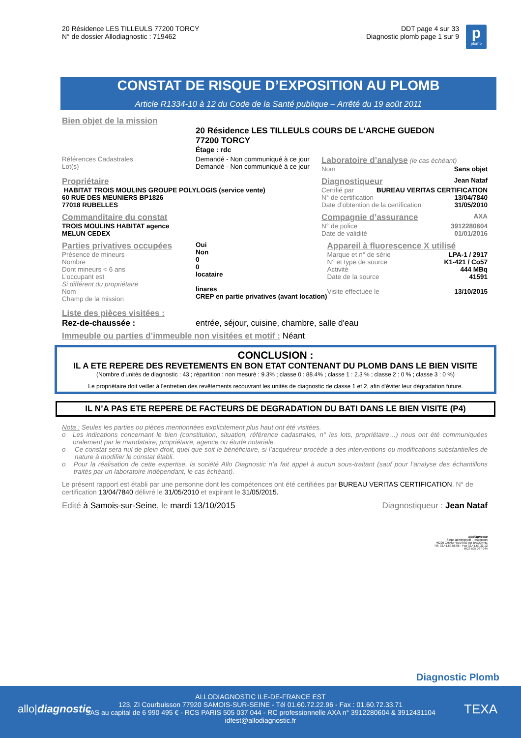20 Résidence LES TILLEULS 77200 TORCY
N° de dossier Allodiagnostic : 719462
DDT page 4 sur 33
Diagnostic plomb page 1 sur 9
p
plomb
CONSTAT DE RISQUE D’EXPOSITION AU PLOMB
Article R1334-10 à 12 du Code de la Santé publique – Arrêté du 19 août 2011
Bien objet de la mission
20 Résidence LES TILLEULS COURS DE L’ARCHE GUEDON
77200 TORCY
Étage : rdc
| Références Cadastrales Lot(s) | Demandé - Non communiqué à ce jour Demandé - Non communiqué à ce jour | Laboratoire d’analyse (le cas échéant) Nom Sans objet |
| Propriétaire HABITAT TROIS MOULINS GROUPE POLYLOGIS (service vente) 60 RUE DES MEUNIERS BP1826 77018 RUBELLES | Diagnostiqueur Jean Nataf Certifié par BUREAU VERITAS CERTIFICATION N° de certification 13/04/7840 Date d’obtention de la certification 31/05/2010 |
| Commanditaire du constat TROIS MOULINS HABITAT agence MELUN CEDEX | Compagnie d’assurance AXA N° de police 3912280604 Date de validité 01/01/2016 |
| Parties privatives occupées Présence de mineurs Nombre Dont mineurs < 6 ans L’occupant est Si différent du propriétaire Nom Champ de la mission | Oui Non 0 0 locataire linares CREP en partie privatives (avant location) | Appareil à fluorescence X utilisé Marque et n° de série LPA-1 / 2917 N° et type de source K1-421 / Co57 Activité 444 MBq Date de la source 41591 Visite effectuée le 13/10/2015 |
Liste des pièces visitées :
Rez-de-chaussée : entrée, séjour, cuisine, chambre, salle d'eau
Immeuble ou parties d’immeuble non visitées et motif : Néant
CONCLUSION :
IL A ETE REPERE DES REVETEMENTS EN BON ETAT CONTENANT DU PLOMB DANS LE BIEN VISITE
(Nombre d’unités de diagnostic : 43 ; répartition : non mesuré : 9.3% ; classe 0 : 88.4% ; classe 1 : 2.3 % ; classe 2 : 0 % ; classe 3 : 0 %)
Le propriétaire doit veiller à l'entretien des revêtements recouvrant les unités de diagnostic de classe 1 et 2, afin d'éviter leur dégradation future.
IL N’A PAS ETE REPERE DE FACTEURS DE DEGRADATION DU BATI DANS LE BIEN VISITE (P4)
Nota : Seules les parties ou pièces mentionnées explicitement plus haut ont été visitées.
o Les indications concernant le bien (constitution, situation, référence cadastrales, n° les lots, propriétaire…) nous ont été communiquées oralement par le mandataire, propriétaire, agence ou étude notariale.
o Ce constat sera nul de plein droit, quel que soit le bénéficiaire, si l’acquéreur procède à des interventions ou modifications substantielles de nature à modifier le constat établi.
o Pour la réalisation de cette expertise, la société Allo Diagnostic n’a fait appel à aucun sous-traitant (sauf pour l’analyse des échantillons traités par un laboratoire indépendant, le cas échéant).
Le présent rapport est établi par une personne dont les compétences ont été certifiées par BUREAU VERITAS CERTIFICATION. N° de certification 13/04/7840 délivré le 31/05/2010 et expirant le 31/05/2015.
Edité à Samois-sur-Seine, le mardi 13/10/2015 Diagnostiqueur : Jean Nataf
allodiagnostic
Siège administratif : Tessecourt
49220 CHAMPTEUSSÉ sur BACONNE
Tél. 02.41.69.56.05 - Fax 02.41.69.32.12
RCS 505 037 044
Diagnostic Plomb
allo|diagnostic TEXA
ALLODIAGNOSTIC ILE-DE-FRANCE EST
123, ZI Courbuisson 77920 SAMOIS-SUR-SEINE - Tél 01.60.72.22.96 - Fax : 01.60.72.33.71
SAS au capital de 6 990 495 € - RCS PARIS 505 037 044 - RC professionnelle AXA n° 3912280604 & 3912431104
idfest@allodiagnostic.fr